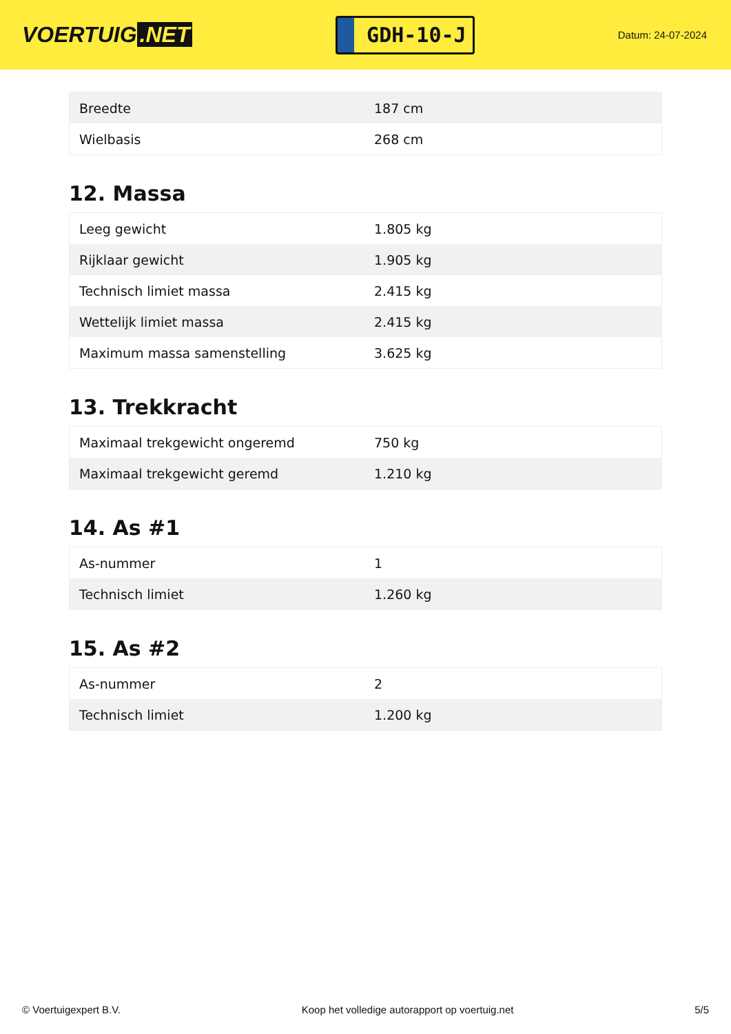VOERTUIG.NET
GDH-10-J
Datum: 24-07-2024
| Breedte | 187 cm |
| Wielbasis | 268 cm |
12. Massa
| Leeg gewicht | 1.805 kg |
| Rijklaar gewicht | 1.905 kg |
| Technisch limiet massa | 2.415 kg |
| Wettelijk limiet massa | 2.415 kg |
| Maximum massa samenstelling | 3.625 kg |
13. Trekkracht
| Maximaal trekgewicht ongeremd | 750 kg |
| Maximaal trekgewicht geremd | 1.210 kg |
14. As #1
| As-nummer | 1 |
| Technisch limiet | 1.260 kg |
15. As #2
| As-nummer | 2 |
| Technisch limiet | 1.200 kg |
© Voertuigexpert B.V. Koop het volledige autorapport op voertuig.net 5/5